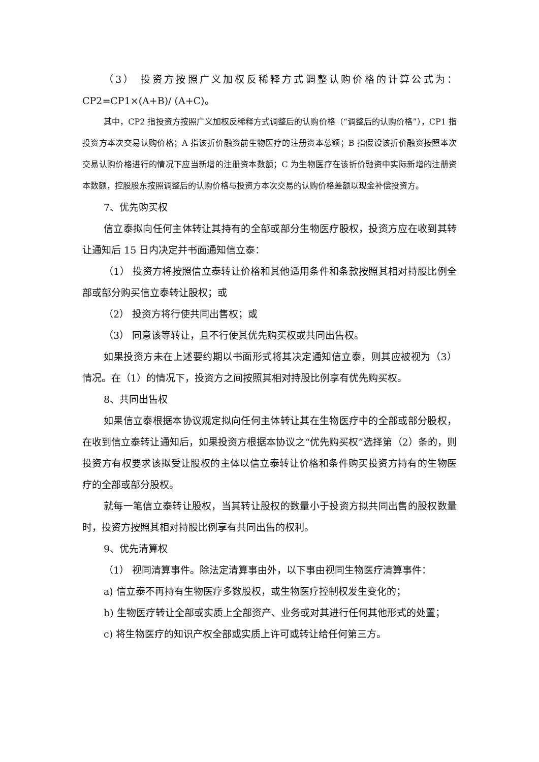（3） 投资方按照广义加权反稀释方式调整认购价格的计算公式为：CP2=CP1×(A+B)/ (A+C)。
其中，CP2 指投资方按照广义加权反稀释方式调整后的认购价格（“调整后的认购价格”），CP1 指投资方本次交易认购价格；A 指该折价融资前生物医疗的注册资本总额；B 指假设该折价融资按照本次交易认购价格进行的情况下应当新增的注册资本数额；C 为生物医疗在该折价融资中实际新增的注册资本数额，控股股东按照调整后的认购价格与投资方本次交易的认购价格差额以现金补偿投资方。
7、优先购买权
信立泰拟向任何主体转让其持有的全部或部分生物医疗股权，投资方应在收到其转让通知后 15 日内决定并书面通知信立泰：
（1） 投资方将按照信立泰转让价格和其他适用条件和条款按照其相对持股比例全部或部分购买信立泰转让股权；或
（2） 投资方将行使共同出售权；或
（3） 同意该等转让，且不行使其优先购买权或共同出售权。
如果投资方未在上述要约期以书面形式将其决定通知信立泰，则其应被视为（3）情况。在（1）的情况下，投资方之间按照其相对持股比例享有优先购买权。
8、共同出售权
如果信立泰根据本协议规定拟向任何主体转让其在生物医疗中的全部或部分股权，在收到信立泰转让通知后，如果投资方根据本协议之“优先购买权”选择第（2）条的，则投资方有权要求该拟受让股权的主体以信立泰转让价格和条件购买投资方持有的生物医疗的全部或部分股权。
就每一笔信立泰转让股权，当其转让股权的数量小于投资方拟共同出售的股权数量时，投资方按照其相对持股比例享有共同出售的权利。
9、优先清算权
（1） 视同清算事件。除法定清算事由外，以下事由视同生物医疗清算事件：
a) 信立泰不再持有生物医疗多数股权，或生物医疗控制权发生变化的；
b) 生物医疗转让全部或实质上全部资产、业务或对其进行任何其他形式的处置；
c) 将生物医疗的知识产权全部或实质上许可或转让给任何第三方。